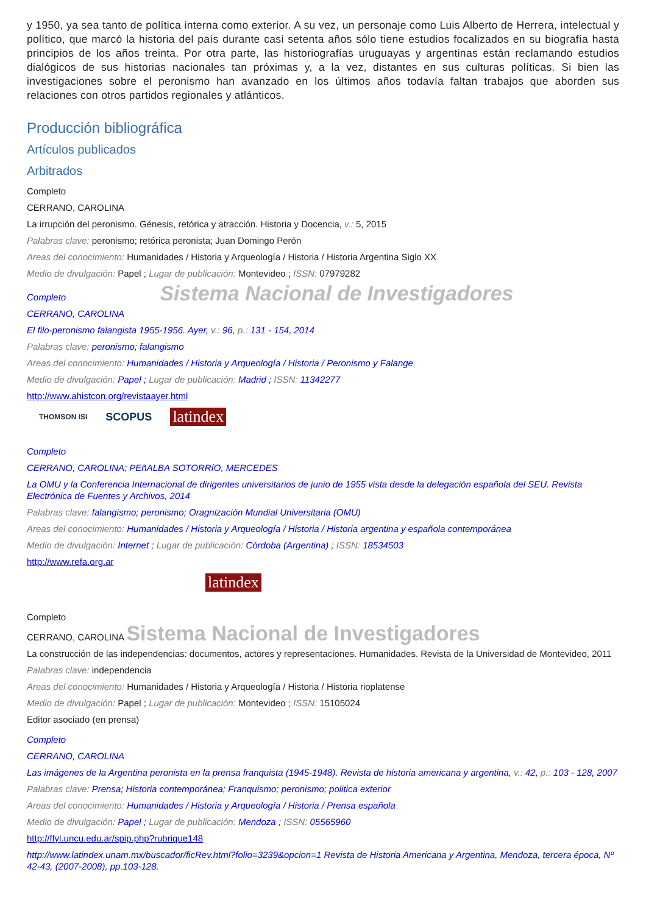y 1950, ya sea tanto de política interna como exterior. A su vez, un personaje como Luis Alberto de Herrera, intelectual y político, que marcó la historia del país durante casi setenta años sólo tiene estudios focalizados en su biografía hasta principios de los años treinta. Por otra parte, las historiografías uruguayas y argentinas están reclamando estudios dialógicos de sus historias nacionales tan próximas y, a la vez, distantes en sus culturas políticas. Si bien las investigaciones sobre el peronismo han avanzado en los últimos años todavía faltan trabajos que aborden sus relaciones con otros partidos regionales y atlánticos.
Producción bibliográfica
Artículos publicados
Arbitrados
Completo
CERRANO, CAROLINA
La irrupción del peronismo. Génesis, retórica y atracción. Historia y Docencia, v.: 5, 2015
Palabras clave: peronismo; retórica peronista; Juan Domingo Perón
Areas del conocimiento: Humanidades / Historia y Arqueología / Historia / Historia Argentina Siglo XX
Medio de divulgación: Papel ; Lugar de publicación: Montevideo ; ISSN: 07979282
Completo Sistema Nacional de Investigadores
CERRANO, CAROLINA
El filo-peronismo falangista 1955-1956. Ayer, v.: 96, p.: 131 - 154, 2014
Palabras clave: peronismo; falangismo
Areas del conocimiento: Humanidades / Historia y Arqueología / Historia / Peronismo y Falange
Medio de divulgación: Papel ; Lugar de publicación: Madrid ; ISSN: 11342277
http://www.ahistcon.org/revistaayer.html
THOMSON ISI SCOPUS latindex
Completo
CERRANO, CAROLINA; PEñALBA SOTORRíO, MERCEDES
La OMU y la Conferencia Internacional de dirigentes universitarios de junio de 1955 vista desde la delegación española del SEU. Revista Electrónica de Fuentes y Archivos, 2014
Palabras clave: falangismo; peronismo; Oragnización Mundial Universitaria (OMU)
Areas del conocimiento: Humanidades / Historia y Arqueología / Historia / Historia argentina y española contemporánea
Medio de divulgación: Internet ; Lugar de publicación: Córdoba (Argentina) ; ISSN: 18534503
http://www.refa.org.ar
latindex
Completo
CERRANO, CAROLINA Sistema Nacional de Investigadores
La construcción de las independencias: documentos, actores y representaciones. Humanidades. Revista de la Universidad de Montevideo, 2011
Palabras clave: independencia
Areas del conocimiento: Humanidades / Historia y Arqueología / Historia / Historia rioplatense
Medio de divulgación: Papel ; Lugar de publicación: Montevideo ; ISSN: 15105024
Editor asociado (en prensa)
Completo
CERRANO, CAROLINA
Las imágenes de la Argentina peronista en la prensa franquista (1945-1948). Revista de historia americana y argentina, v.: 42, p.: 103 - 128, 2007
Palabras clave: Prensa; Historia contemporánea; Franquismo; peronismo; politica exterior
Areas del conocimiento: Humanidades / Historia y Arqueología / Historia / Prensa española
Medio de divulgación: Papel ; Lugar de publicación: Mendoza ; ISSN: 05565960
http://ffyl.uncu.edu.ar/spip.php?rubrique148
http://www.latindex.unam.mx/buscador/ficRev.html?folio=3239&opcion=1 Revista de Historia Americana y Argentina, Mendoza, tercera época, Nº 42-43, (2007-2008), pp.103-128.